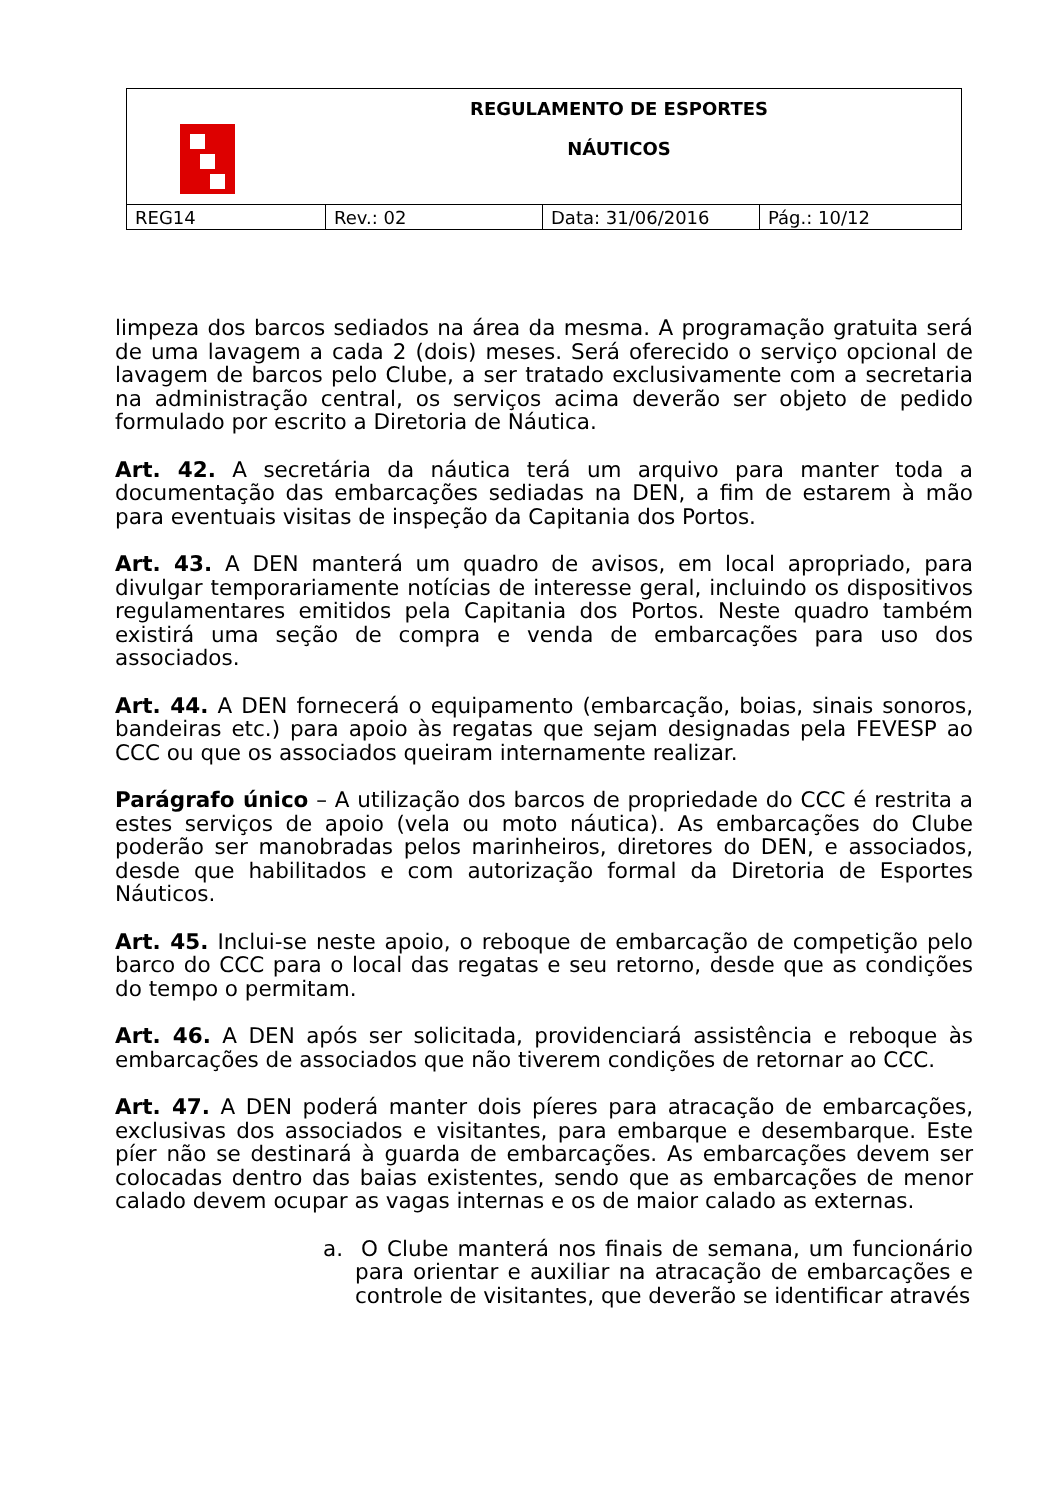| REGULAMENTO DE ESPORTES NÁUTICOS | | | |
| REG14 | Rev.: 02 | Data: 31/06/2016 | Pág.: 10/12 |
limpeza dos barcos sediados na área da mesma. A programação gratuita será de uma lavagem a cada 2 (dois) meses. Será oferecido o serviço opcional de lavagem de barcos pelo Clube, a ser tratado exclusivamente com a secretaria na administração central, os serviços acima deverão ser objeto de pedido formulado por escrito a Diretoria de Náutica.
Art. 42. A secretária da náutica terá um arquivo para manter toda a documentação das embarcações sediadas na DEN, a fim de estarem à mão para eventuais visitas de inspeção da Capitania dos Portos.
Art. 43. A DEN manterá um quadro de avisos, em local apropriado, para divulgar temporariamente notícias de interesse geral, incluindo os dispositivos regulamentares emitidos pela Capitania dos Portos. Neste quadro também existirá uma seção de compra e venda de embarcações para uso dos associados.
Art. 44. A DEN fornecerá o equipamento (embarcação, boias, sinais sonoros, bandeiras etc.) para apoio às regatas que sejam designadas pela FEVESP ao CCC ou que os associados queiram internamente realizar.
Parágrafo único – A utilização dos barcos de propriedade do CCC é restrita a estes serviços de apoio (vela ou moto náutica). As embarcações do Clube poderão ser manobradas pelos marinheiros, diretores do DEN, e associados, desde que habilitados e com autorização formal da Diretoria de Esportes Náuticos.
Art. 45. Inclui-se neste apoio, o reboque de embarcação de competição pelo barco do CCC para o local das regatas e seu retorno, desde que as condições do tempo o permitam.
Art. 46. A DEN após ser solicitada, providenciará assistência e reboque às embarcações de associados que não tiverem condições de retornar ao CCC.
Art. 47. A DEN poderá manter dois píeres para atracação de embarcações, exclusivas dos associados e visitantes, para embarque e desembarque. Este píer não se destinará à guarda de embarcações. As embarcações devem ser colocadas dentro das baias existentes, sendo que as embarcações de menor calado devem ocupar as vagas internas e os de maior calado as externas.
a. O Clube manterá nos finais de semana, um funcionário para orientar e auxiliar na atracação de embarcações e controle de visitantes, que deverão se identificar através